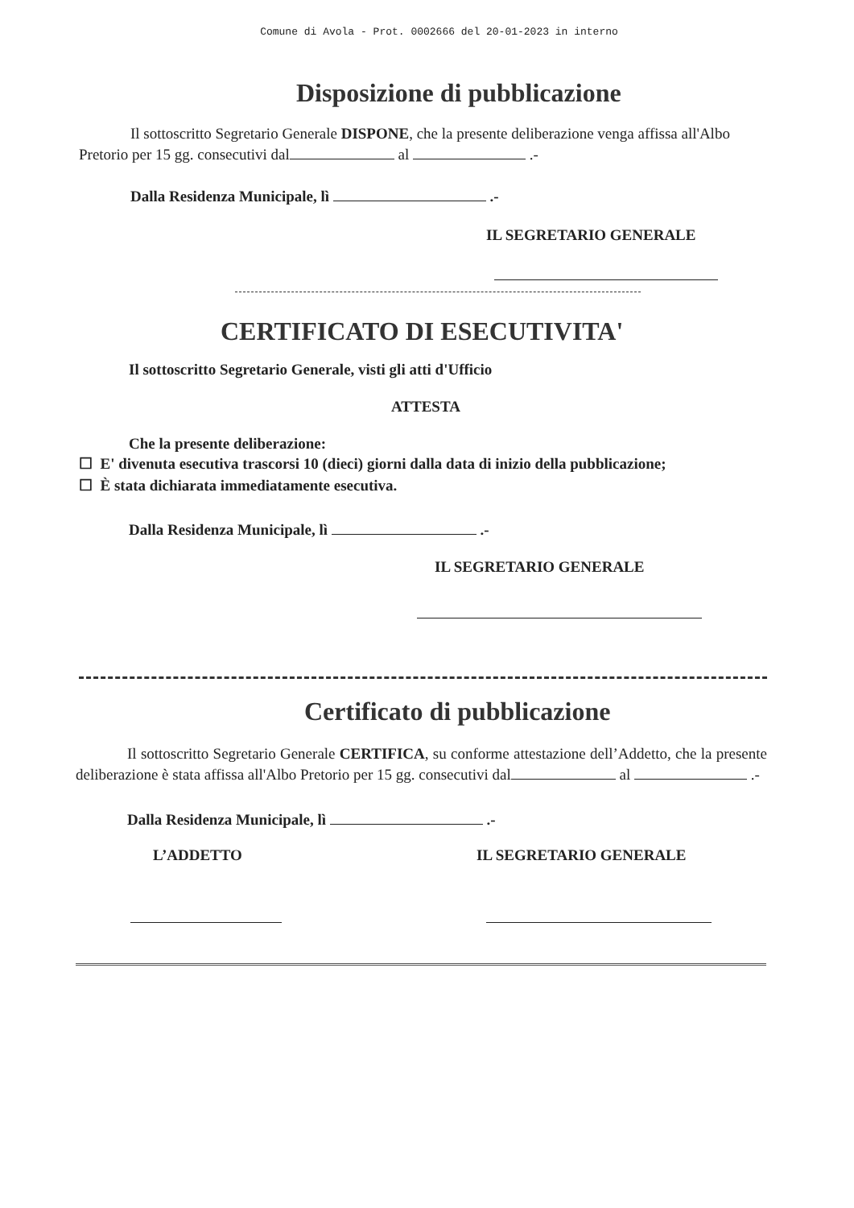Comune di Avola - Prot. 0002666 del 20-01-2023 in interno
Disposizione di pubblicazione
Il sottoscritto Segretario Generale DISPONE, che la presente deliberazione venga affissa all'Albo Pretorio per 15 gg. consecutivi dal al .-
Dalla Residenza Municipale, lì .-
IL SEGRETARIO GENERALE
CERTIFICATO DI ESECUTIVITA'
Il sottoscritto Segretario Generale, visti gli atti d'Ufficio
ATTESTA
Che la presente deliberazione:
☐ E' divenuta esecutiva trascorsi 10 (dieci) giorni dalla data di inizio della pubblicazione;
☐ È stata dichiarata immediatamente esecutiva.
Dalla Residenza Municipale, lì .-
IL SEGRETARIO GENERALE
Certificato di pubblicazione
Il sottoscritto Segretario Generale CERTIFICA, su conforme attestazione dell’Addetto, che la presente deliberazione è stata affissa all'Albo Pretorio per 15 gg. consecutivi dal al .-
Dalla Residenza Municipale, lì .-
L’ADDETTO IL SEGRETARIO GENERALE